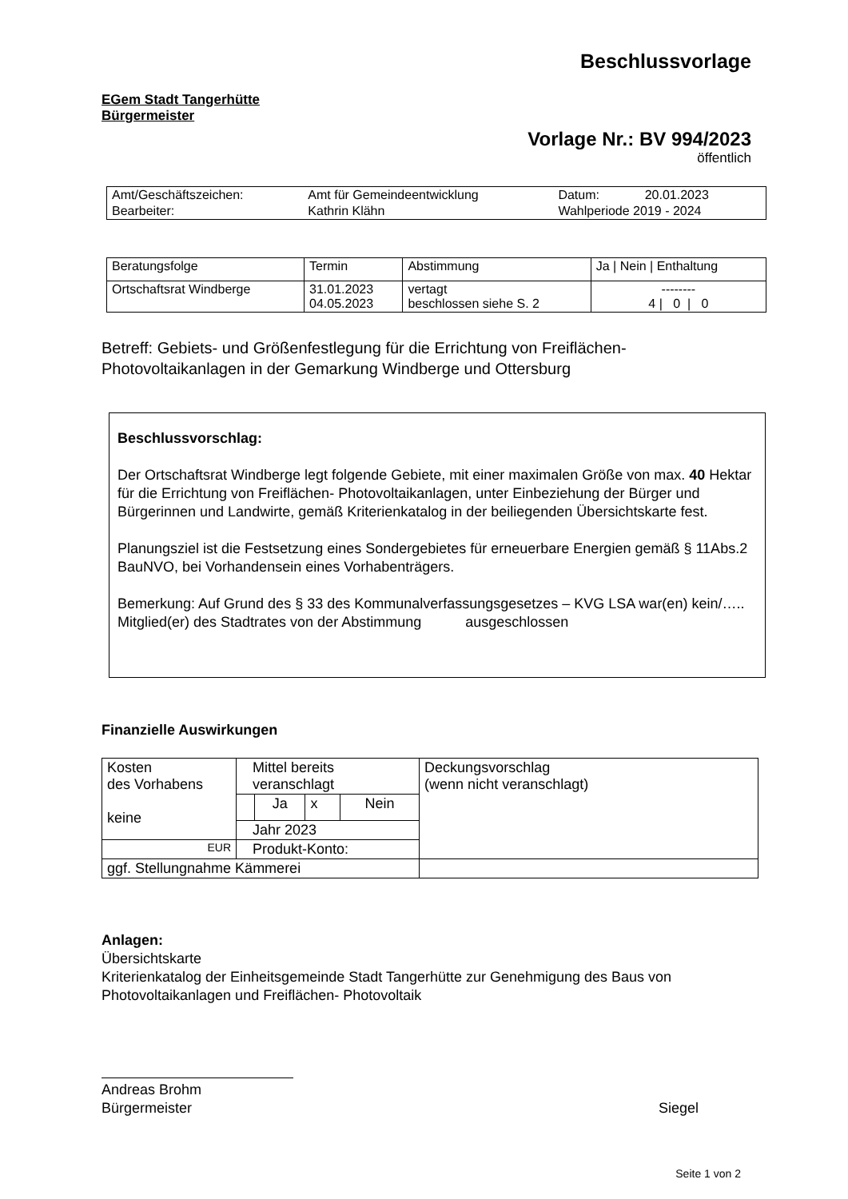Beschlussvorlage
EGem Stadt Tangerhütte
Bürgermeister
Vorlage Nr.: BV 994/2023
öffentlich
| Amt/Geschäftszeichen: | Amt für Gemeindeentwicklung | Datum: | 20.01.2023 |
| Bearbeiter: | Kathrin Klähn | Wahlperiode 2019 - 2024 | |
| Beratungsfolge | Termin | Abstimmung | Ja / Nein / Enthaltung |
| Ortschaftsrat Windberge | 31.01.2023 04.05.2023 | vertagt beschlossen siehe S. 2 | -------- 4 / 0 / 0 |
Betreff: Gebiets- und Größenfestlegung für die Errichtung von Freiflächen-Photovoltaikanlagen in der Gemarkung Windberge und Ottersburg
Beschlussvorschlag:
Der Ortschaftsrat Windberge legt folgende Gebiete, mit einer maximalen Größe von max. 40 Hektar für die Errichtung von Freiflächen- Photovoltaikanlagen, unter Einbeziehung der Bürger und Bürgerinnen und Landwirte, gemäß Kriterienkatalog in der beiliegenden Übersichtskarte fest.
Planungsziel ist die Festsetzung eines Sondergebietes für erneuerbare Energien gemäß § 11Abs.2 BauNVO, bei Vorhandensein eines Vorhabenträgers.
Bemerkung: Auf Grund des § 33 des Kommunalverfassungsgesetzes – KVG LSA war(en) kein/….. Mitglied(er) des Stadtrates von der Abstimmung ausgeschlossen
Finanzielle Auswirkungen
| Kosten des Vorhabens keine | Mittel bereits veranschlagt | | | | Deckungsvorschlag (wenn nicht veranschlagt) |
| | | Ja | x | Nein | |
| | Jahr 2023 | | | | |
| EUR | Produkt-Konto: | | | | |
| ggf. Stellungnahme Kämmerei | | | | | |
Anlagen:
Übersichtskarte
Kriterienkatalog der Einheitsgemeinde Stadt Tangerhütte zur Genehmigung des Baus von Photovoltaikanlagen und Freiflächen- Photovoltaik
Andreas Brohm
Bürgermeister
Siegel
Seite 1 von 2